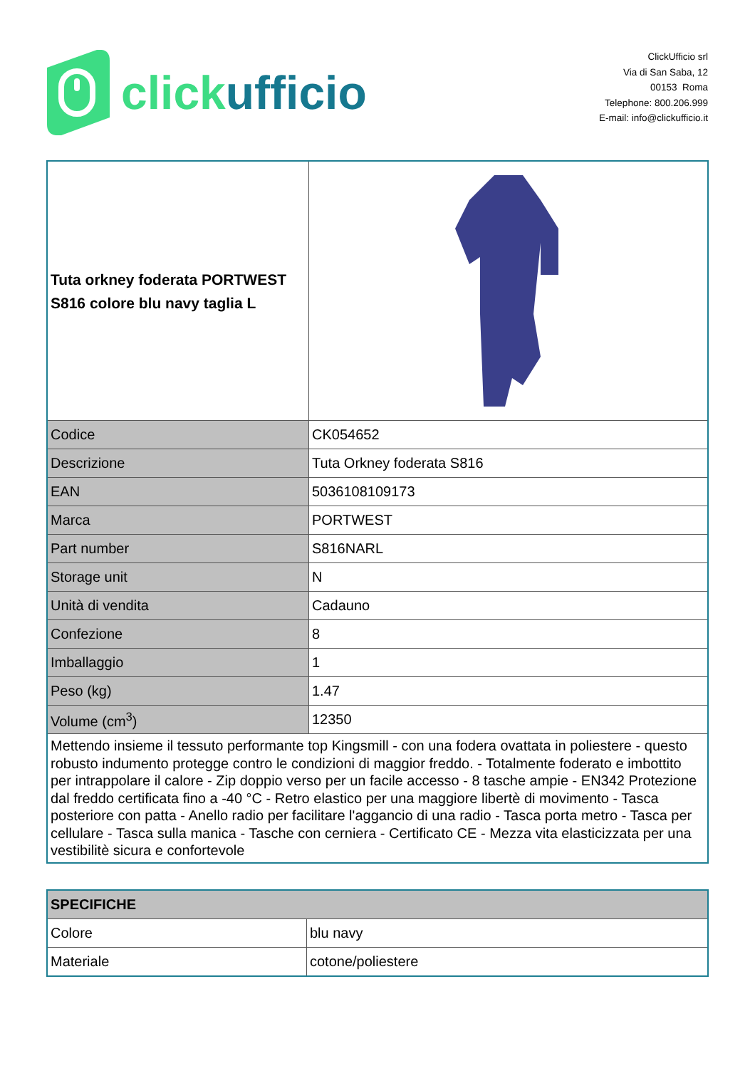clickufficio
ClickUfficio srl
Via di San Saba, 12
00153 Roma
Telephone: 800.206.999
E-mail: info@clickufficio.it
| Tuta orkney foderata PORTWEST S816 colore blu navy taglia L | |
| Codice | CK054652 |
| Descrizione | Tuta Orkney foderata S816 |
| EAN | 5036108109173 |
| Marca | PORTWEST |
| Part number | S816NARL |
| Storage unit | N |
| Unità di vendita | Cadauno |
| Confezione | 8 |
| Imballaggio | 1 |
| Peso (kg) | 1.47 |
| Volume (cm<sup>3</sup>) | 12350 |
| Mettendo insieme il tessuto performante top Kingsmill - con una fodera ovattata in poliestere - questo robusto indumento protegge contro le condizioni di maggior freddo. - Totalmente foderato e imbottito per intrappolare il calore - Zip doppio verso per un facile accesso - 8 tasche ampie - EN342 Protezione dal freddo certificata fino a -40 °C - Retro elastico per una maggiore libertè di movimento - Tasca posteriore con patta - Anello radio per facilitare l'aggancio di una radio - Tasca porta metro - Tasca per cellulare - Tasca sulla manica - Tasche con cerniera - Certificato CE - Mezza vita elasticizzata per una vestibilitè sicura e confortevole | |
| SPECIFICHE | |
| Colore | blu navy |
| Materiale | cotone/poliestere |